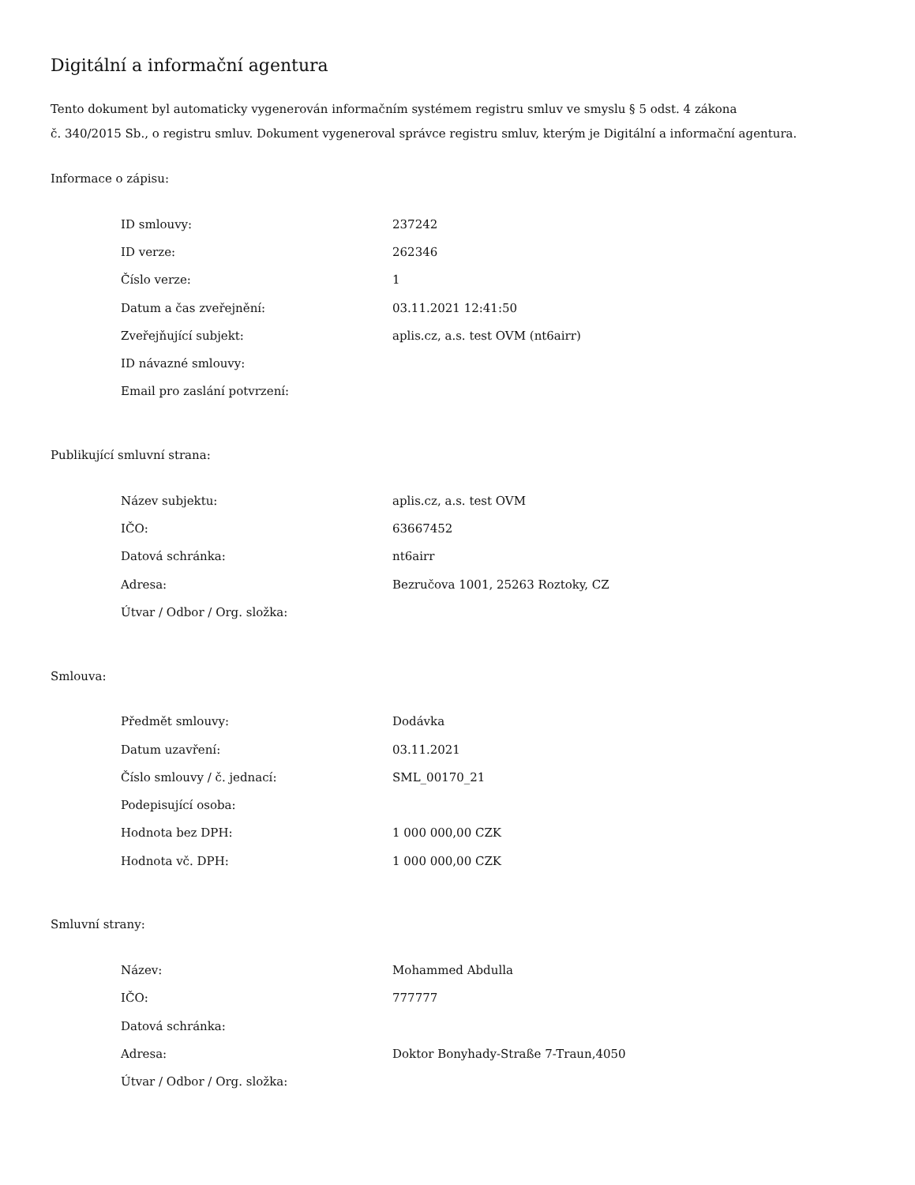Digitální a informační agentura
Tento dokument byl automaticky vygenerován informačním systémem registru smluv ve smyslu § 5 odst. 4 zákona
č. 340/2015 Sb., o registru smluv. Dokument vygeneroval správce registru smluv, kterým je Digitální a informační agentura.
Informace o zápisu:
| ID smlouvy: | 237242 |
| ID verze: | 262346 |
| Číslo verze: | 1 |
| Datum a čas zveřejnění: | 03.11.2021 12:41:50 |
| Zveřejňující subjekt: | aplis.cz, a.s. test OVM (nt6airr) |
| ID návazné smlouvy: | |
| Email pro zaslání potvrzení: | |
Publikující smluvní strana:
| Název subjektu: | aplis.cz, a.s. test OVM |
| IČO: | 63667452 |
| Datová schránka: | nt6airr |
| Adresa: | Bezručova 1001, 25263 Roztoky, CZ |
| Útvar / Odbor / Org. složka: | |
Smlouva:
| Předmět smlouvy: | Dodávka |
| Datum uzavření: | 03.11.2021 |
| Číslo smlouvy / č. jednací: | SML_00170_21 |
| Podepisující osoba: | |
| Hodnota bez DPH: | 1 000 000,00 CZK |
| Hodnota vč. DPH: | 1 000 000,00 CZK |
Smluvní strany:
| Název: | Mohammed Abdulla |
| IČO: | 777777 |
| Datová schránka: | |
| Adresa: | Doktor Bonyhady-Straße 7-Traun,4050 |
| Útvar / Odbor / Org. složka: | |